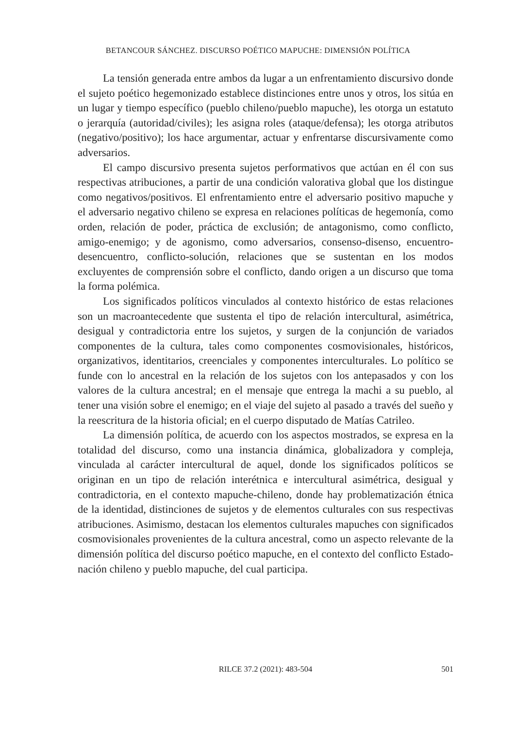BETANCOUR SÁNCHEZ. DISCURSO POÉTICO MAPUCHE: DIMENSIÓN POLÍTICA
La tensión generada entre ambos da lugar a un enfrentamiento discursivo donde el sujeto poético hegemonizado establece distinciones entre unos y otros, los sitúa en un lugar y tiempo específico (pueblo chileno/pueblo mapuche), les otorga un estatuto o jerarquía (autoridad/civiles); les asigna roles (ataque/defensa); les otorga atributos (negativo/positivo); los hace argumentar, actuar y enfrentarse discursivamente como adversarios.
El campo discursivo presenta sujetos performativos que actúan en él con sus respectivas atribuciones, a partir de una condición valorativa global que los distingue como negativos/positivos. El enfrentamiento entre el adversario positivo mapuche y el adversario negativo chileno se expresa en relaciones políticas de hegemonía, como orden, relación de poder, práctica de exclusión; de antagonismo, como conflicto, amigo-enemigo; y de agonismo, como adversarios, consenso-disenso, encuentro-desencuentro, conflicto-solución, relaciones que se sustentan en los modos excluyentes de comprensión sobre el conflicto, dando origen a un discurso que toma la forma polémica.
Los significados políticos vinculados al contexto histórico de estas relaciones son un macroantecedente que sustenta el tipo de relación intercultural, asimétrica, desigual y contradictoria entre los sujetos, y surgen de la conjunción de variados componentes de la cultura, tales como componentes cosmovisionales, históricos, organizativos, identitarios, creenciales y componentes interculturales. Lo político se funde con lo ancestral en la relación de los sujetos con los antepasados y con los valores de la cultura ancestral; en el mensaje que entrega la machi a su pueblo, al tener una visión sobre el enemigo; en el viaje del sujeto al pasado a través del sueño y la reescritura de la historia oficial; en el cuerpo disputado de Matías Catrileo.
La dimensión política, de acuerdo con los aspectos mostrados, se expresa en la totalidad del discurso, como una instancia dinámica, globalizadora y compleja, vinculada al carácter intercultural de aquel, donde los significados políticos se originan en un tipo de relación interétnica e intercultural asimétrica, desigual y contradictoria, en el contexto mapuche-chileno, donde hay problematización étnica de la identidad, distinciones de sujetos y de elementos culturales con sus respectivas atribuciones. Asimismo, destacan los elementos culturales mapuches con significados cosmovisionales provenientes de la cultura ancestral, como un aspecto relevante de la dimensión política del discurso poético mapuche, en el contexto del conflicto Estado-nación chileno y pueblo mapuche, del cual participa.
RILCE 37.2 (2021): 483-504
501